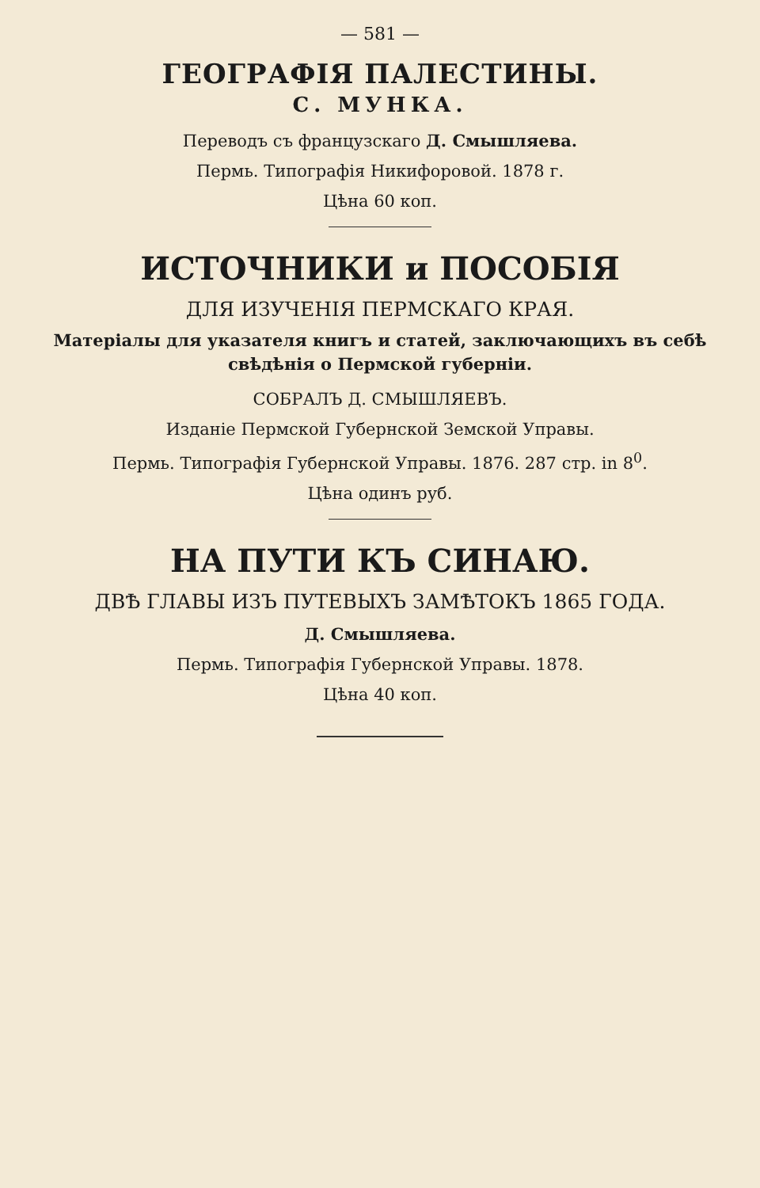— 581 —
ГЕОГРАФІЯ ПАЛЕСТИНЫ.
С. МУНКА.
Переводъ съ французскаго Д. Смышляева.
Пермь. Типографія Никифоровой. 1878 г.
Цѣна 60 коп.
ИСТОЧНИКИ и ПОСОБІЯ
ДЛЯ ИЗУЧЕНІЯ ПЕРМСКАГО КРАЯ.
Матеріалы для указателя книгъ и статей, заключающихъ въ себѣ свѣдѣнія о Пермской губерніи.
СОБРАЛЪ Д. СМЫШЛЯЕВЪ.
Изданіе Пермской Губернской Земской Управы.
Пермь. Типографія Губернской Управы. 1876. 287 стр. in 8<sup>0</sup>.
Цѣна одинъ руб.
НА ПУТИ КЪ СИНАЮ.
ДВѢ ГЛАВЫ ИЗЪ ПУТЕВЫХЪ ЗАМѢТОКЪ 1865 ГОДА.
Д. Смышляева.
Пермь. Типографія Губернской Управы. 1878.
Цѣна 40 коп.